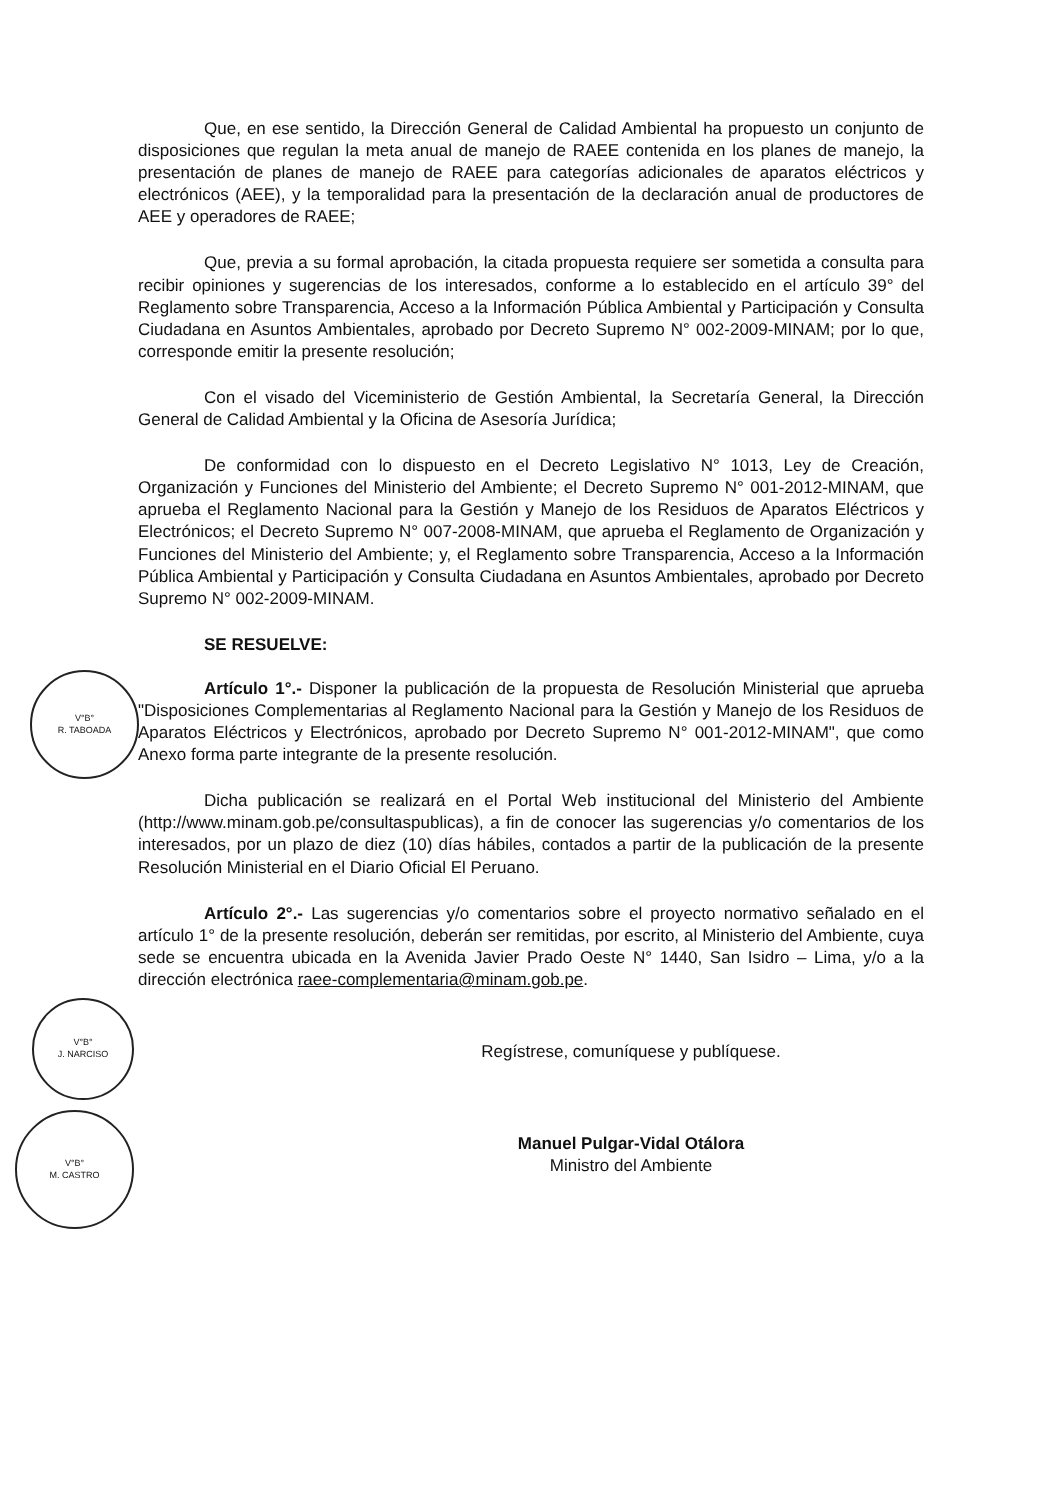V°B°
R. TABOADA
V°B°
J. NARCISO
V°B°
M. CASTRO
Que, en ese sentido, la Dirección General de Calidad Ambiental ha propuesto un conjunto de disposiciones que regulan la meta anual de manejo de RAEE contenida en los planes de manejo, la presentación de planes de manejo de RAEE para categorías adicionales de aparatos eléctricos y electrónicos (AEE), y la temporalidad para la presentación de la declaración anual de productores de AEE y operadores de RAEE;
Que, previa a su formal aprobación, la citada propuesta requiere ser sometida a consulta para recibir opiniones y sugerencias de los interesados, conforme a lo establecido en el artículo 39° del Reglamento sobre Transparencia, Acceso a la Información Pública Ambiental y Participación y Consulta Ciudadana en Asuntos Ambientales, aprobado por Decreto Supremo N° 002-2009-MINAM; por lo que, corresponde emitir la presente resolución;
Con el visado del Viceministerio de Gestión Ambiental, la Secretaría General, la Dirección General de Calidad Ambiental y la Oficina de Asesoría Jurídica;
De conformidad con lo dispuesto en el Decreto Legislativo N° 1013, Ley de Creación, Organización y Funciones del Ministerio del Ambiente; el Decreto Supremo N° 001-2012-MINAM, que aprueba el Reglamento Nacional para la Gestión y Manejo de los Residuos de Aparatos Eléctricos y Electrónicos; el Decreto Supremo N° 007-2008-MINAM, que aprueba el Reglamento de Organización y Funciones del Ministerio del Ambiente; y, el Reglamento sobre Transparencia, Acceso a la Información Pública Ambiental y Participación y Consulta Ciudadana en Asuntos Ambientales, aprobado por Decreto Supremo N° 002-2009-MINAM.
SE RESUELVE:
Artículo 1°.- Disponer la publicación de la propuesta de Resolución Ministerial que aprueba "Disposiciones Complementarias al Reglamento Nacional para la Gestión y Manejo de los Residuos de Aparatos Eléctricos y Electrónicos, aprobado por Decreto Supremo N° 001-2012-MINAM", que como Anexo forma parte integrante de la presente resolución.
Dicha publicación se realizará en el Portal Web institucional del Ministerio del Ambiente (http://www.minam.gob.pe/consultaspublicas), a fin de conocer las sugerencias y/o comentarios de los interesados, por un plazo de diez (10) días hábiles, contados a partir de la publicación de la presente Resolución Ministerial en el Diario Oficial El Peruano.
Artículo 2°.- Las sugerencias y/o comentarios sobre el proyecto normativo señalado en el artículo 1° de la presente resolución, deberán ser remitidas, por escrito, al Ministerio del Ambiente, cuya sede se encuentra ubicada en la Avenida Javier Prado Oeste N° 1440, San Isidro – Lima, y/o a la dirección electrónica raee-complementaria@minam.gob.pe.
Regístrese, comuníquese y publíquese.
Manuel Pulgar-Vidal Otálora
Ministro del Ambiente